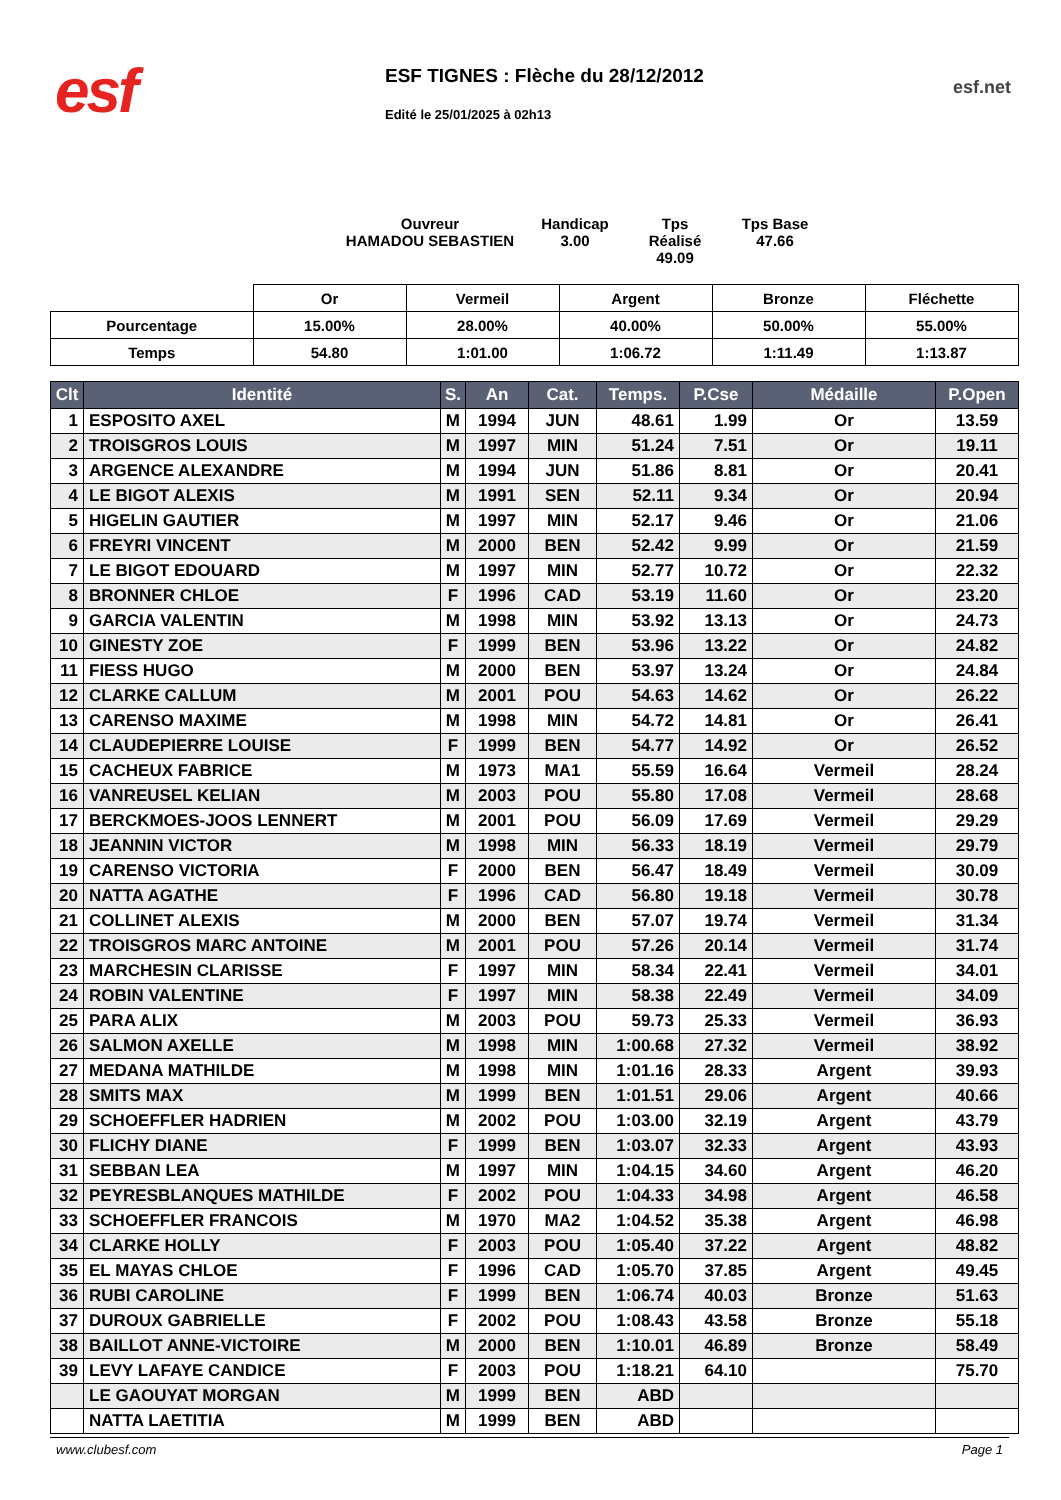esf
ESF TIGNES : Flèche du 28/12/2012
Edité le 25/01/2025 à 02h13
esf.net
Ouvreur
HAMADOU SEBASTIEN
Handicap
3.00
Tps Réalisé
49.09
Tps Base
47.66
| | Or | Vermeil | Argent | Bronze | Fléchette |
| --- | --- | --- | --- | --- | --- |
| Pourcentage | 15.00% | 28.00% | 40.00% | 50.00% | 55.00% |
| Temps | 54.80 | 1:01.00 | 1:06.72 | 1:11.49 | 1:13.87 |
| Clt | Identité | S. | An | Cat. | Temps. | P.Cse | Médaille | P.Open |
| --- | --- | --- | --- | --- | --- | --- | --- | --- |
| 1 | ESPOSITO AXEL | M | 1994 | JUN | 48.61 | 1.99 | Or | 13.59 |
| 2 | TROISGROS LOUIS | M | 1997 | MIN | 51.24 | 7.51 | Or | 19.11 |
| 3 | ARGENCE ALEXANDRE | M | 1994 | JUN | 51.86 | 8.81 | Or | 20.41 |
| 4 | LE BIGOT ALEXIS | M | 1991 | SEN | 52.11 | 9.34 | Or | 20.94 |
| 5 | HIGELIN GAUTIER | M | 1997 | MIN | 52.17 | 9.46 | Or | 21.06 |
| 6 | FREYRI VINCENT | M | 2000 | BEN | 52.42 | 9.99 | Or | 21.59 |
| 7 | LE BIGOT EDOUARD | M | 1997 | MIN | 52.77 | 10.72 | Or | 22.32 |
| 8 | BRONNER CHLOE | F | 1996 | CAD | 53.19 | 11.60 | Or | 23.20 |
| 9 | GARCIA VALENTIN | M | 1998 | MIN | 53.92 | 13.13 | Or | 24.73 |
| 10 | GINESTY ZOE | F | 1999 | BEN | 53.96 | 13.22 | Or | 24.82 |
| 11 | FIESS HUGO | M | 2000 | BEN | 53.97 | 13.24 | Or | 24.84 |
| 12 | CLARKE CALLUM | M | 2001 | POU | 54.63 | 14.62 | Or | 26.22 |
| 13 | CARENSO MAXIME | M | 1998 | MIN | 54.72 | 14.81 | Or | 26.41 |
| 14 | CLAUDEPIERRE LOUISE | F | 1999 | BEN | 54.77 | 14.92 | Or | 26.52 |
| 15 | CACHEUX FABRICE | M | 1973 | MA1 | 55.59 | 16.64 | Vermeil | 28.24 |
| 16 | VANREUSEL KELIAN | M | 2003 | POU | 55.80 | 17.08 | Vermeil | 28.68 |
| 17 | BERCKMOES-JOOS LENNERT | M | 2001 | POU | 56.09 | 17.69 | Vermeil | 29.29 |
| 18 | JEANNIN VICTOR | M | 1998 | MIN | 56.33 | 18.19 | Vermeil | 29.79 |
| 19 | CARENSO VICTORIA | F | 2000 | BEN | 56.47 | 18.49 | Vermeil | 30.09 |
| 20 | NATTA AGATHE | F | 1996 | CAD | 56.80 | 19.18 | Vermeil | 30.78 |
| 21 | COLLINET ALEXIS | M | 2000 | BEN | 57.07 | 19.74 | Vermeil | 31.34 |
| 22 | TROISGROS MARC ANTOINE | M | 2001 | POU | 57.26 | 20.14 | Vermeil | 31.74 |
| 23 | MARCHESIN CLARISSE | F | 1997 | MIN | 58.34 | 22.41 | Vermeil | 34.01 |
| 24 | ROBIN VALENTINE | F | 1997 | MIN | 58.38 | 22.49 | Vermeil | 34.09 |
| 25 | PARA ALIX | M | 2003 | POU | 59.73 | 25.33 | Vermeil | 36.93 |
| 26 | SALMON AXELLE | M | 1998 | MIN | 1:00.68 | 27.32 | Vermeil | 38.92 |
| 27 | MEDANA MATHILDE | M | 1998 | MIN | 1:01.16 | 28.33 | Argent | 39.93 |
| 28 | SMITS MAX | M | 1999 | BEN | 1:01.51 | 29.06 | Argent | 40.66 |
| 29 | SCHOEFFLER HADRIEN | M | 2002 | POU | 1:03.00 | 32.19 | Argent | 43.79 |
| 30 | FLICHY DIANE | F | 1999 | BEN | 1:03.07 | 32.33 | Argent | 43.93 |
| 31 | SEBBAN LEA | M | 1997 | MIN | 1:04.15 | 34.60 | Argent | 46.20 |
| 32 | PEYRESBLANQUES MATHILDE | F | 2002 | POU | 1:04.33 | 34.98 | Argent | 46.58 |
| 33 | SCHOEFFLER FRANCOIS | M | 1970 | MA2 | 1:04.52 | 35.38 | Argent | 46.98 |
| 34 | CLARKE HOLLY | F | 2003 | POU | 1:05.40 | 37.22 | Argent | 48.82 |
| 35 | EL MAYAS CHLOE | F | 1996 | CAD | 1:05.70 | 37.85 | Argent | 49.45 |
| 36 | RUBI CAROLINE | F | 1999 | BEN | 1:06.74 | 40.03 | Bronze | 51.63 |
| 37 | DUROUX GABRIELLE | F | 2002 | POU | 1:08.43 | 43.58 | Bronze | 55.18 |
| 38 | BAILLOT ANNE-VICTOIRE | M | 2000 | BEN | 1:10.01 | 46.89 | Bronze | 58.49 |
| 39 | LEVY LAFAYE CANDICE | F | 2003 | POU | 1:18.21 | 64.10 | | 75.70 |
| | LE GAOUYAT MORGAN | M | 1999 | BEN | ABD | | | |
| | NATTA LAETITIA | M | 1999 | BEN | ABD | | | |
www.clubesf.com Page 1